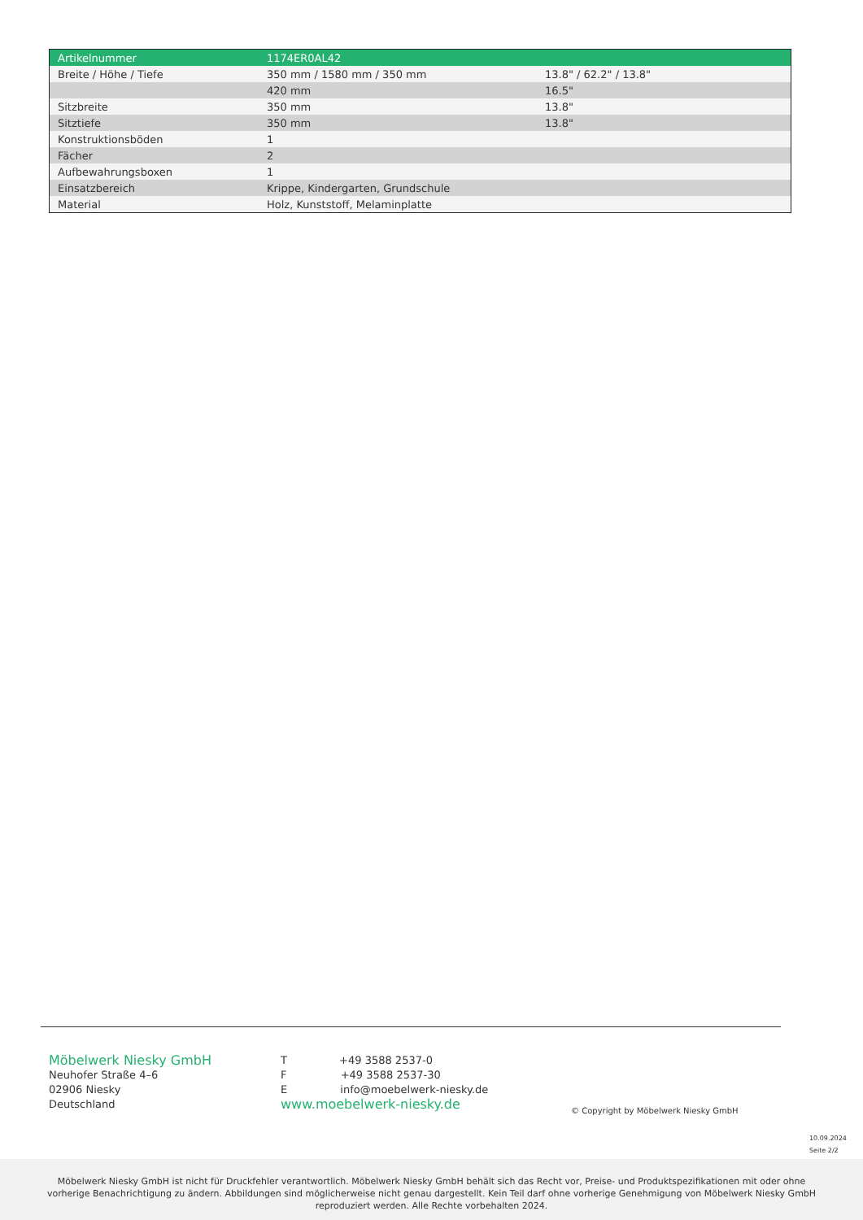| Artikelnummer | 1174ER0AL42 | |
| Breite / Höhe / Tiefe | 350 mm / 1580 mm / 350 mm | 13.8" / 62.2" / 13.8" |
| | 420 mm | 16.5" |
| Sitzbreite | 350 mm | 13.8" |
| Sitztiefe | 350 mm | 13.8" |
| Konstruktionsböden | 1 | |
| Fächer | 2 | |
| Aufbewahrungsboxen | 1 | |
| Einsatzbereich | Krippe, Kindergarten, Grundschule | |
| Material | Holz, Kunststoff, Melaminplatte | |
Möbelwerk Niesky GmbH
Neuhofer Straße 4–6
02906 Niesky
Deutschland
T +49 3588 2537-0
F +49 3588 2537-30
E info@moebelwerk-niesky.de
www.moebelwerk-niesky.de
© Copyright by Möbelwerk Niesky GmbH
10.09.2024
Seite 2/2
Möbelwerk Niesky GmbH ist nicht für Druckfehler verantwortlich. Möbelwerk Niesky GmbH behält sich das Recht vor, Preise- und Produktspezifikationen mit oder ohne
vorherige Benachrichtigung zu ändern. Abbildungen sind möglicherweise nicht genau dargestellt. Kein Teil darf ohne vorherige Genehmigung von Möbelwerk Niesky GmbH
reproduziert werden. Alle Rechte vorbehalten 2024.